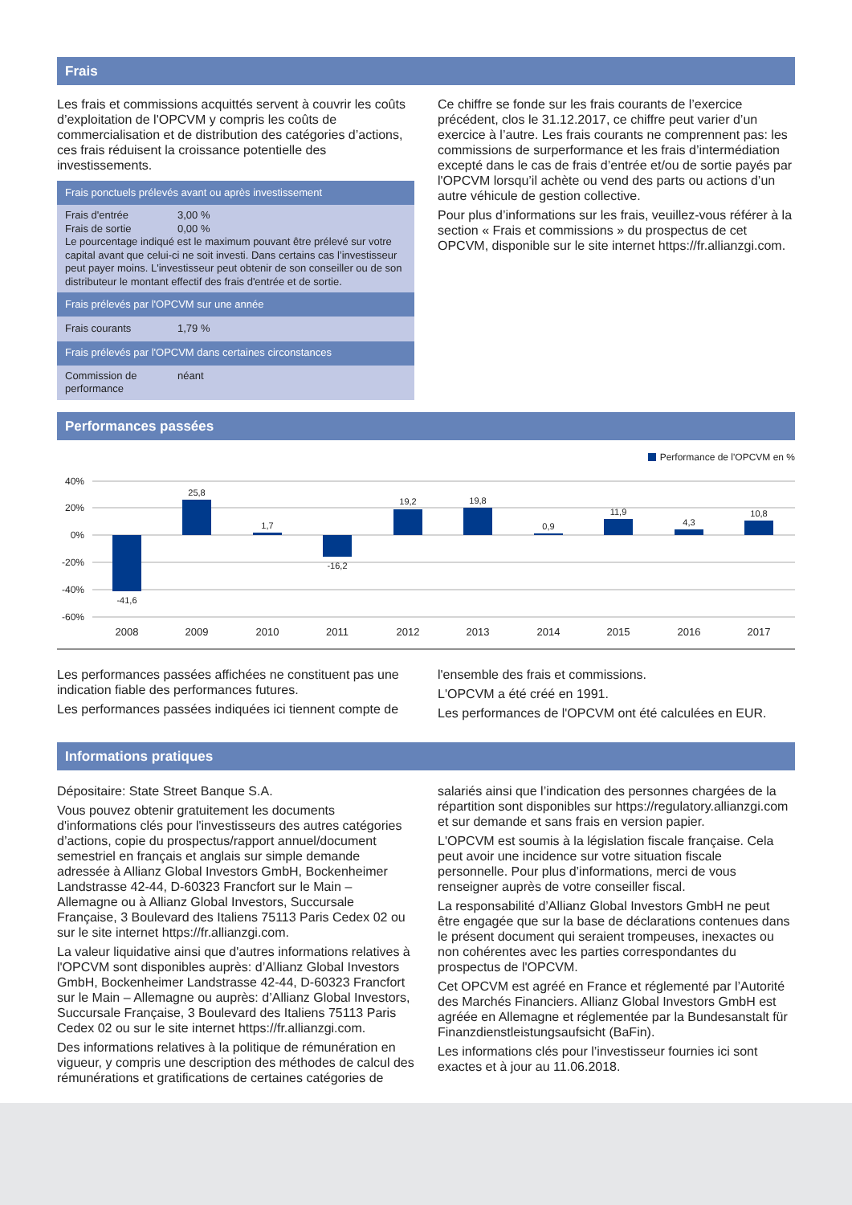Frais
Les frais et commissions acquittés servent à couvrir les coûts d’exploitation de l'OPCVM y compris les coûts de commercialisation et de distribution des catégories d’actions, ces frais réduisent la croissance potentielle des investissements.
| Frais ponctuels prélevés avant ou après investissement | |
| --- | --- |
| Frais d'entrée Frais de sortie | 3,00 % 0,00 % |
| Le pourcentage indiqué est le maximum pouvant être prélevé sur votre capital avant que celui-ci ne soit investi. Dans certains cas l’investisseur peut payer moins. L'investisseur peut obtenir de son conseiller ou de son distributeur le montant effectif des frais d'entrée et de sortie. | |
| Frais prélevés par l'OPCVM sur une année | |
| Frais courants | 1,79 % |
| Frais prélevés par l'OPCVM dans certaines circonstances | |
| Commission de performance | néant |
Ce chiffre se fonde sur les frais courants de l’exercice précédent, clos le 31.12.2017, ce chiffre peut varier d’un exercice à l’autre. Les frais courants ne comprennent pas: les commissions de surperformance et les frais d’intermédiation excepté dans le cas de frais d’entrée et/ou de sortie payés par l'OPCVM lorsqu’il achète ou vend des parts ou actions d’un autre véhicule de gestion collective.
Pour plus d’informations sur les frais, veuillez-vous référer à la section « Frais et commissions » du prospectus de cet OPCVM, disponible sur le site internet https://fr.allianzgi.com.
Performances passées
Performance de l'OPCVM en %
40%
20%
0%
-20%
-40%
-60%
-41,6
25,8
1,7
-16,2
19,2
19,8
0,9
11,9
4,3
10,8
2008
2009
2010
2011
2012
2013
2014
2015
2016
2017
Les performances passées affichées ne constituent pas une indication fiable des performances futures.
Les performances passées indiquées ici tiennent compte de
l'ensemble des frais et commissions.
L'OPCVM a été créé en 1991.
Les performances de l'OPCVM ont été calculées en EUR.
Informations pratiques
Dépositaire: State Street Banque S.A.
Vous pouvez obtenir gratuitement les documents d'informations clés pour l'investisseurs des autres catégories d’actions, copie du prospectus/rapport annuel/document semestriel en français et anglais sur simple demande adressée à Allianz Global Investors GmbH, Bockenheimer Landstrasse 42-44, D-60323 Francfort sur le Main – Allemagne ou à Allianz Global Investors, Succursale Française, 3 Boulevard des Italiens 75113 Paris Cedex 02 ou sur le site internet https://fr.allianzgi.com.
La valeur liquidative ainsi que d'autres informations relatives à l'OPCVM sont disponibles auprès: d’Allianz Global Investors GmbH, Bockenheimer Landstrasse 42-44, D-60323 Francfort sur le Main – Allemagne ou auprès: d’Allianz Global Investors, Succursale Française, 3 Boulevard des Italiens 75113 Paris Cedex 02 ou sur le site internet https://fr.allianzgi.com.
Des informations relatives à la politique de rémunération en vigueur, y compris une description des méthodes de calcul des rémunérations et gratifications de certaines catégories de
salariés ainsi que l’indication des personnes chargées de la répartition sont disponibles sur https://regulatory.allianzgi.com et sur demande et sans frais en version papier.
L'OPCVM est soumis à la législation fiscale française. Cela peut avoir une incidence sur votre situation fiscale personnelle. Pour plus d’informations, merci de vous renseigner auprès de votre conseiller fiscal.
La responsabilité d’Allianz Global Investors GmbH ne peut être engagée que sur la base de déclarations contenues dans le présent document qui seraient trompeuses, inexactes ou non cohérentes avec les parties correspondantes du prospectus de l'OPCVM.
Cet OPCVM est agréé en France et réglementé par l’Autorité des Marchés Financiers. Allianz Global Investors GmbH est agréée en Allemagne et réglementée par la Bundesanstalt für Finanzdienstleistungsaufsicht (BaFin).
Les informations clés pour l’investisseur fournies ici sont exactes et à jour au 11.06.2018.